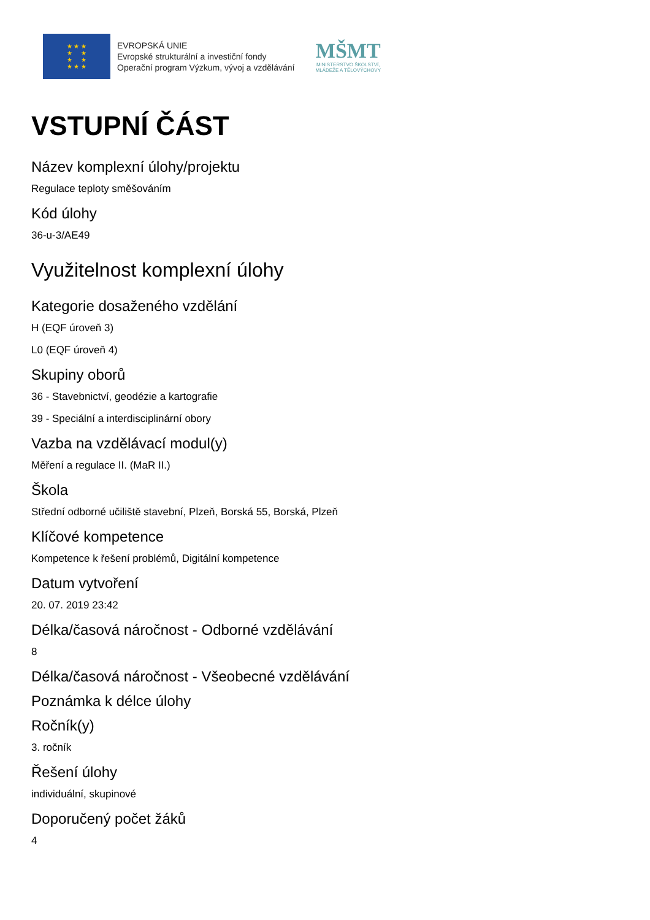★ ★ ★
★ ★
★ ★
★ ★ ★
EVROPSKÁ UNIE
Evropské strukturální a investiční fondy
Operační program Výzkum, vývoj a vzdělávání
MŠMT
MINISTERSTVO ŠKOLSTVÍ,
MLÁDEŽE A TĚLOVÝCHOVY
VSTUPNÍ ČÁST
Název komplexní úlohy/projektu
Regulace teploty směšováním
Kód úlohy
36-u-3/AE49
Využitelnost komplexní úlohy
Kategorie dosaženého vzdělání
H (EQF úroveň 3)
L0 (EQF úroveň 4)
Skupiny oborů
36 - Stavebnictví, geodézie a kartografie
39 - Speciální a interdisciplinární obory
Vazba na vzdělávací modul(y)
Měření a regulace II. (MaR II.)
Škola
Střední odborné učiliště stavební, Plzeň, Borská 55, Borská, Plzeň
Klíčové kompetence
Kompetence k řešení problémů, Digitální kompetence
Datum vytvoření
20. 07. 2019 23:42
Délka/časová náročnost - Odborné vzdělávání
8
Délka/časová náročnost - Všeobecné vzdělávání
Poznámka k délce úlohy
Ročník(y)
3. ročník
Řešení úlohy
individuální, skupinové
Doporučený počet žáků
4